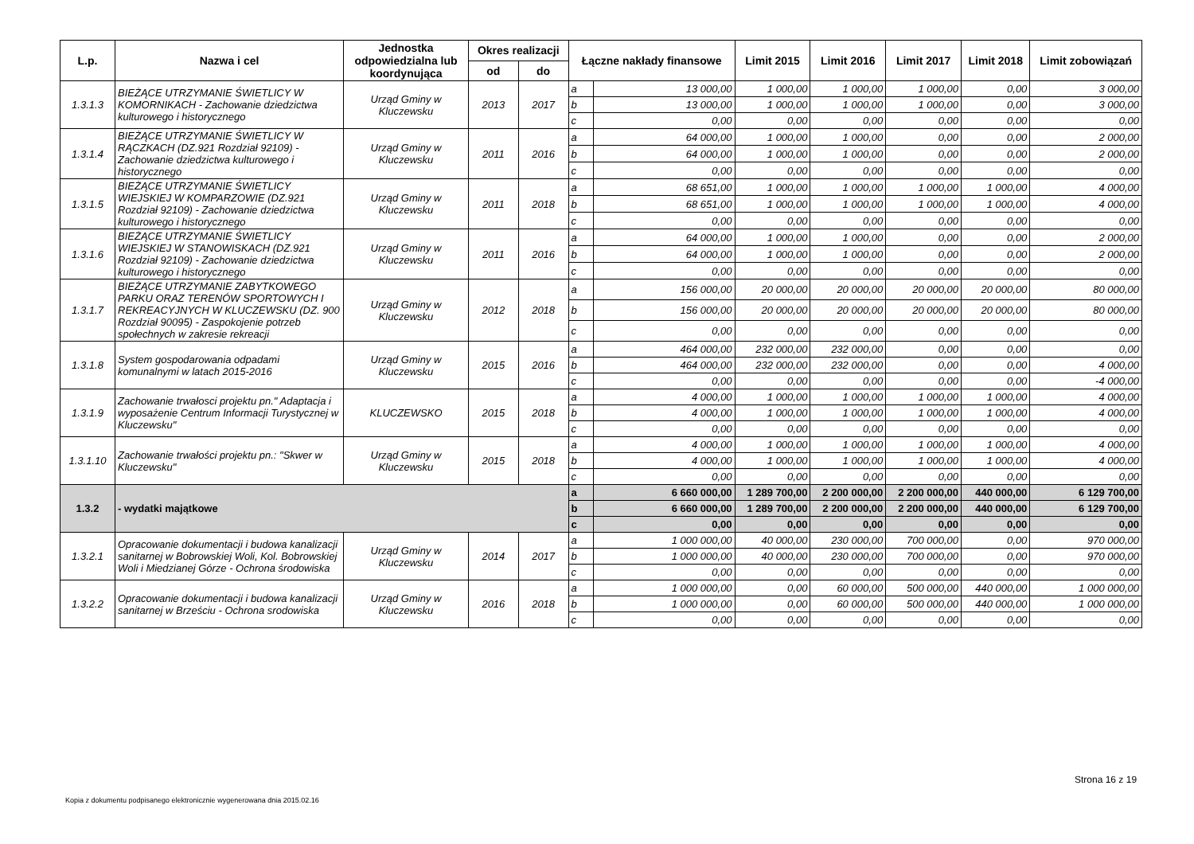| L.p. | Nazwa i cel | Jednostka odpowiedzialna lub koordynująca | Okres realizacji | | Łączne nakłady finansowe | | Limit 2015 | Limit 2016 | Limit 2017 | Limit 2018 | Limit zobowiązań |
| --- | --- | --- | --- | --- | --- | --- | --- | --- | --- | --- | --- |
| | | | od | do | | | | | | | |
| 1.3.1.3 | BIEŻĄCE UTRZYMANIE ŚWIETLICY W KOMORNIKACH - Zachowanie dziedzictwa kulturowego i historycznego | Urząd Gminy w Kluczewsku | 2013 | 2017 | a | 13 000,00 | 1 000,00 | 1 000,00 | 1 000,00 | 0,00 | 3 000,00 |
| | | | | | b | 13 000,00 | 1 000,00 | 1 000,00 | 1 000,00 | 0,00 | 3 000,00 |
| | | | | | c | 0,00 | 0,00 | 0,00 | 0,00 | 0,00 | 0,00 |
| 1.3.1.4 | BIEŻĄCE UTRZYMANIE ŚWIETLICY W RĄCZKACH (DZ.921 Rozdział 92109) - Zachowanie dziedzictwa kulturowego i historycznego | Urząd Gminy w Kluczewsku | 2011 | 2016 | a | 64 000,00 | 1 000,00 | 1 000,00 | 0,00 | 0,00 | 2 000,00 |
| | | | | | b | 64 000,00 | 1 000,00 | 1 000,00 | 0,00 | 0,00 | 2 000,00 |
| | | | | | c | 0,00 | 0,00 | 0,00 | 0,00 | 0,00 | 0,00 |
| 1.3.1.5 | BIEŻĄCE UTRZYMANIE ŚWIETLICY WIEJSKIEJ W KOMPARZOWIE (DZ.921 Rozdział 92109) - Zachowanie dziedzictwa kulturowego i historycznego | Urząd Gminy w Kluczewsku | 2011 | 2018 | a | 68 651,00 | 1 000,00 | 1 000,00 | 1 000,00 | 1 000,00 | 4 000,00 |
| | | | | | b | 68 651,00 | 1 000,00 | 1 000,00 | 1 000,00 | 1 000,00 | 4 000,00 |
| | | | | | c | 0,00 | 0,00 | 0,00 | 0,00 | 0,00 | 0,00 |
| 1.3.1.6 | BIEŻĄCE UTRZYMANIE ŚWIETLICY WIEJSKIEJ W STANOWISKACH (DZ.921 Rozdział 92109) - Zachowanie dziedzictwa kulturowego i historycznego | Urząd Gminy w Kluczewsku | 2011 | 2016 | a | 64 000,00 | 1 000,00 | 1 000,00 | 0,00 | 0,00 | 2 000,00 |
| | | | | | b | 64 000,00 | 1 000,00 | 1 000,00 | 0,00 | 0,00 | 2 000,00 |
| | | | | | c | 0,00 | 0,00 | 0,00 | 0,00 | 0,00 | 0,00 |
| 1.3.1.7 | BIEŻĄCE UTRZYMANIE ZABYTKOWEGO PARKU ORAZ TERENÓW SPORTOWYCH I REKREACYJNYCH W KLUCZEWSKU (DZ. 900 Rozdział 90095) - Zaspokojenie potrzeb społechnych w zakresie rekreacji | Urząd Gminy w Kluczewsku | 2012 | 2018 | a | 156 000,00 | 20 000,00 | 20 000,00 | 20 000,00 | 20 000,00 | 80 000,00 |
| | | | | | b | 156 000,00 | 20 000,00 | 20 000,00 | 20 000,00 | 20 000,00 | 80 000,00 |
| | | | | | c | 0,00 | 0,00 | 0,00 | 0,00 | 0,00 | 0,00 |
| 1.3.1.8 | System gospodarowania odpadami komunalnymi w latach 2015-2016 | Urząd Gminy w Kluczewsku | 2015 | 2016 | a | 464 000,00 | 232 000,00 | 232 000,00 | 0,00 | 0,00 | 0,00 |
| | | | | | b | 464 000,00 | 232 000,00 | 232 000,00 | 0,00 | 0,00 | 4 000,00 |
| | | | | | c | 0,00 | 0,00 | 0,00 | 0,00 | 0,00 | -4 000,00 |
| 1.3.1.9 | Zachowanie trwałosci projektu pn." Adaptacja i wyposażenie Centrum Informacji Turystycznej w Kluczewsku" | KLUCZEWSKO | 2015 | 2018 | a | 4 000,00 | 1 000,00 | 1 000,00 | 1 000,00 | 1 000,00 | 4 000,00 |
| | | | | | b | 4 000,00 | 1 000,00 | 1 000,00 | 1 000,00 | 1 000,00 | 4 000,00 |
| | | | | | c | 0,00 | 0,00 | 0,00 | 0,00 | 0,00 | 0,00 |
| 1.3.1.10 | Zachowanie trwałości projektu pn.: "Skwer w Kluczewsku" | Urząd Gminy w Kluczewsku | 2015 | 2018 | a | 4 000,00 | 1 000,00 | 1 000,00 | 1 000,00 | 1 000,00 | 4 000,00 |
| | | | | | b | 4 000,00 | 1 000,00 | 1 000,00 | 1 000,00 | 1 000,00 | 4 000,00 |
| | | | | | c | 0,00 | 0,00 | 0,00 | 0,00 | 0,00 | 0,00 |
| 1.3.2 | - wydatki majątkowe | | | | a | 6 660 000,00 | 1 289 700,00 | 2 200 000,00 | 2 200 000,00 | 440 000,00 | 6 129 700,00 |
| | | | | | b | 6 660 000,00 | 1 289 700,00 | 2 200 000,00 | 2 200 000,00 | 440 000,00 | 6 129 700,00 |
| | | | | | c | 0,00 | 0,00 | 0,00 | 0,00 | 0,00 | 0,00 |
| 1.3.2.1 | Opracowanie dokumentacji i budowa kanalizacji sanitarnej w Bobrowskiej Woli, Kol. Bobrowskiej Woli i Miedzianej Górze - Ochrona środowiska | Urząd Gminy w Kluczewsku | 2014 | 2017 | a | 1 000 000,00 | 40 000,00 | 230 000,00 | 700 000,00 | 0,00 | 970 000,00 |
| | | | | | b | 1 000 000,00 | 40 000,00 | 230 000,00 | 700 000,00 | 0,00 | 970 000,00 |
| | | | | | c | 0,00 | 0,00 | 0,00 | 0,00 | 0,00 | 0,00 |
| 1.3.2.2 | Opracowanie dokumentacji i budowa kanalizacji sanitarnej w Brześciu - Ochrona srodowiska | Urząd Gminy w Kluczewsku | 2016 | 2018 | a | 1 000 000,00 | 0,00 | 60 000,00 | 500 000,00 | 440 000,00 | 1 000 000,00 |
| | | | | | b | 1 000 000,00 | 0,00 | 60 000,00 | 500 000,00 | 440 000,00 | 1 000 000,00 |
| | | | | | c | 0,00 | 0,00 | 0,00 | 0,00 | 0,00 | 0,00 |
Strona 16 z 19
Kopia z dokumentu podpisanego elektronicznie wygenerowana dnia 2015.02.16